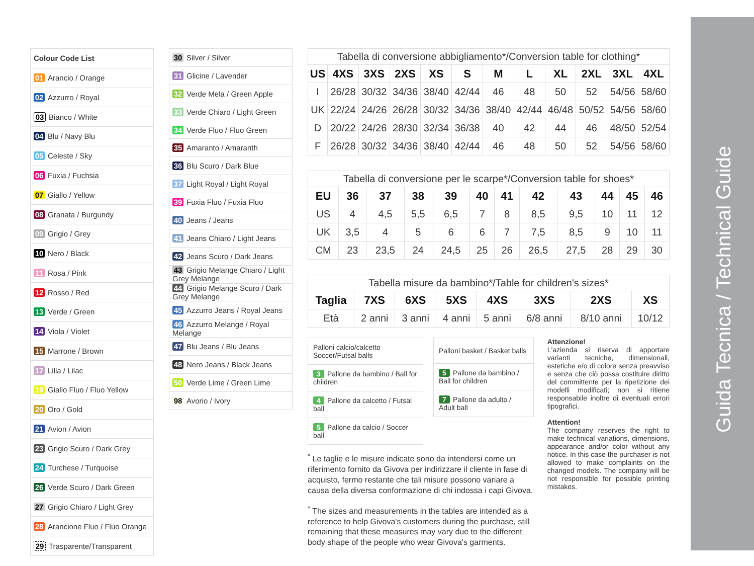Guida Tecnica / Technical Guide
| Colour Code List |
| 01 Arancio / Orange |
| 02 Azzurro / Royal |
| 03 Bianco / White |
| 04 Blu / Navy Blu |
| 05 Celeste / Sky |
| 06 Fuxia / Fuchsia |
| 07 Giallo / Yellow |
| 08 Granata / Burgundy |
| 09 Grigio / Grey |
| 10 Nero / Black |
| 11 Rosa / Pink |
| 12 Rosso / Red |
| 13 Verde / Green |
| 14 Viola / Violet |
| 15 Marrone / Brown |
| 17 Lilla / Lilac |
| 19 Giallo Fluo / Fluo Yellow |
| 20 Oro / Gold |
| 21 Avion / Avion |
| 23 Grigio Scuro / Dark Grey |
| 24 Turchese / Turquoise |
| 26 Verde Scuro / Dark Green |
| 27 Grigio Chiaro / Light Grey |
| 28 Arancione Fluo / Fluo Orange |
| 29 Trasparente/Transparent |
| 30 Silver / Silver |
| 31 Glicine / Lavender |
| 32 Verde Mela / Green Apple |
| 33 Verde Chiaro / Light Green |
| 34 Verde Fluo / Fluo Green |
| 35 Amaranto / Amaranth |
| 36 Blu Scuro / Dark Blue |
| 37 Light Royal / Light Royal |
| 39 Fuxia Fluo / Fuxia Fluo |
| 40 Jeans / Jeans |
| 41 Jeans Chiaro / Light Jeans |
| 42 Jeans Scuro / Dark Jeans |
| 43 Grigio Melange Chiaro / Light Grey Melange |
| 44 Grigio Melange Scuro / Dark Grey Melange |
| 45 Azzurro Jeans / Royal Jeans |
| 46 Azzurro Melange / Royal Melange |
| 47 Blu Jeans / Blu Jeans |
| 48 Nero Jeans / Black Jeans |
| 50 Verde Lime / Green Lime |
| 98 Avorio / Ivory |
Tabella di conversione abbigliamento*/Conversion table for clothing*
| US | 4XS | 3XS | 2XS | XS | S | M | L | XL | 2XL | 3XL | 4XL |
| --- | --- | --- | --- | --- | --- | --- | --- | --- | --- | --- | --- |
| I | 26/28 | 30/32 | 34/36 | 38/40 | 42/44 | 46 | 48 | 50 | 52 | 54/56 | 58/60 |
| UK | 22/24 | 24/26 | 26/28 | 30/32 | 34/36 | 38/40 | 42/44 | 46/48 | 50/52 | 54/56 | 58/60 |
| D | 20/22 | 24/26 | 28/30 | 32/34 | 36/38 | 40 | 42 | 44 | 46 | 48/50 | 52/54 |
| F | 26/28 | 30/32 | 34/36 | 38/40 | 42/44 | 46 | 48 | 50 | 52 | 54/56 | 58/60 |
Tabella di conversione per le scarpe*/Conversion table for shoes*
| EU | 36 | 37 | 38 | 39 | 40 | 41 | 42 | 43 | 44 | 45 | 46 |
| --- | --- | --- | --- | --- | --- | --- | --- | --- | --- | --- | --- |
| US | 4 | 4,5 | 5,5 | 6,5 | 7 | 8 | 8,5 | 9,5 | 10 | 11 | 12 |
| UK | 3,5 | 4 | 5 | 6 | 6 | 7 | 7,5 | 8,5 | 9 | 10 | 11 |
| CM | 23 | 23,5 | 24 | 24,5 | 25 | 26 | 26,5 | 27,5 | 28 | 29 | 30 |
Tabella misure da bambino*/Table for children's sizes*
| Taglia | 7XS | 6XS | 5XS | 4XS | 3XS | 2XS | XS |
| --- | --- | --- | --- | --- | --- | --- | --- |
| Età | 2 anni | 3 anni | 4 anni | 5 anni | 6/8 anni | 8/10 anni | 10/12 |
| Palloni calcio/calcetto Soccer/Futsal balls |
| 3 Pallone da bambino / Ball for children |
| 4 Pallone da calcetto / Futsal ball |
| 5 Pallone da calcio / Soccer ball |
| Palloni basket / Basket balls |
| 5 Pallone da bambino / Ball for children |
| 7 Pallone da adulto / Adult ball |
<sup>*</sup> Le taglie e le misure indicate sono da intendersi come un riferimento fornito da Givova per indirizzare il cliente in fase di acquisto, fermo restante che tali misure possono variare a causa della diversa conformazione di chi indossa i capi Givova.
<sup>*</sup> The sizes and measurements in the tables are intended as a reference to help Givova's customers during the purchase, still remaining that these measures may vary due to the different body shape of the people who wear Givova's garments.
Attenzione!
L'azienda si riserva di apportare varianti tecniche, dimensionali, estetiche e/o di colore senza preavviso e senza che ciò possa costituire diritto del committente per la ripetizione dei modelli modificati; non si ritiene responsabile inoltre di eventuali errori tipografici.
Attention!
The company reserves the right to make technical variations, dimensions, appearance and/or color without any notice. In this case the purchaser is not allowed to make complaints on the changed models. The company will be not responsible for possible printing mistakes.